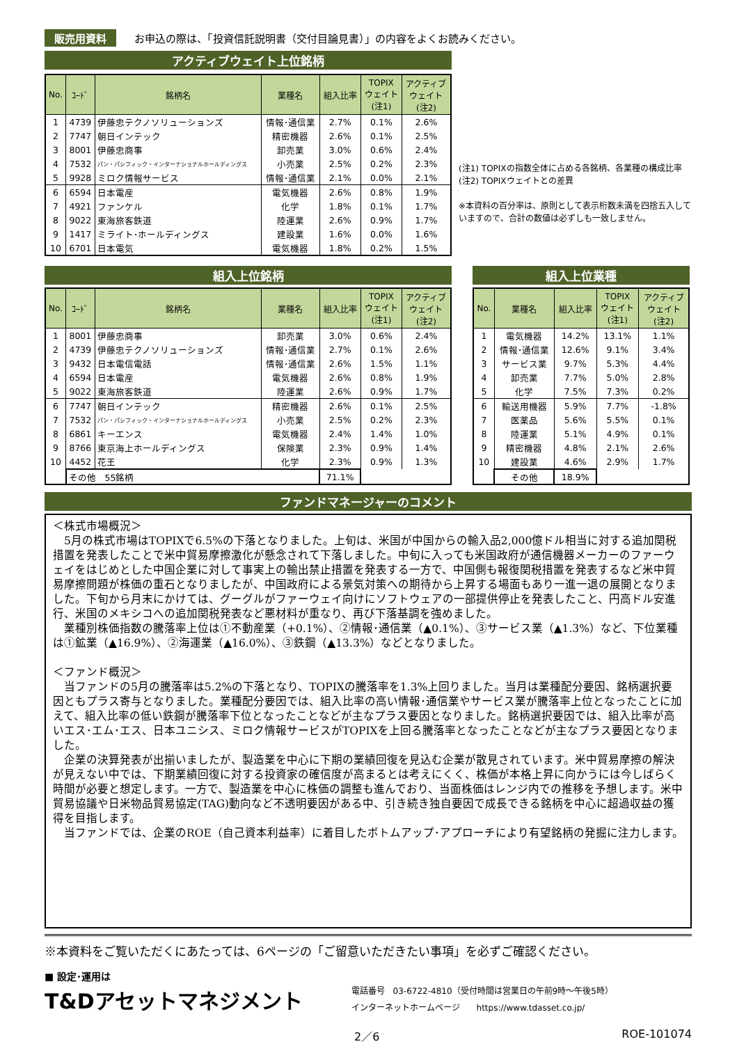販売用資料 お申込の際は、「投資信託説明書（交付目論見書）」の内容をよくお読みください。
アクティブウェイト上位銘柄
| No. | ｺｰﾄﾞ | 銘柄名 | 業種名 | 組入比率 | TOPIX ウェイト (注1) | アクティブ ウェイト (注2) |
| --- | --- | --- | --- | --- | --- | --- |
| 1 | 4739 | 伊藤忠テクノソリューションズ | 情報･通信業 | 2.7% | 0.1% | 2.6% |
| 2 | 7747 | 朝日インテック | 精密機器 | 2.6% | 0.1% | 2.5% |
| 3 | 8001 | 伊藤忠商事 | 卸売業 | 3.0% | 0.6% | 2.4% |
| 4 | 7532 | パン・パシフィック・インターナショナルホールディングス | 小売業 | 2.5% | 0.2% | 2.3% |
| 5 | 9928 | ミロク情報サービス | 情報･通信業 | 2.1% | 0.0% | 2.1% |
| 6 | 6594 | 日本電産 | 電気機器 | 2.6% | 0.8% | 1.9% |
| 7 | 4921 | ファンケル | 化学 | 1.8% | 0.1% | 1.7% |
| 8 | 9022 | 東海旅客鉄道 | 陸運業 | 2.6% | 0.9% | 1.7% |
| 9 | 1417 | ミライト･ホールディングス | 建設業 | 1.6% | 0.0% | 1.6% |
| 10 | 6701 | 日本電気 | 電気機器 | 1.8% | 0.2% | 1.5% |
(注1) TOPIXの指数全体に占める各銘柄、各業種の構成比率
(注2) TOPIXウェイトとの差異
※本資料の百分率は、原則として表示桁数未満を四捨五入していますので、合計の数値は必ずしも一致しません。
組入上位銘柄
| No. | ｺｰﾄﾞ | 銘柄名 | 業種名 | 組入比率 | TOPIX ウェイト (注1) | アクティブ ウェイト (注2) |
| --- | --- | --- | --- | --- | --- | --- |
| 1 | 8001 | 伊藤忠商事 | 卸売業 | 3.0% | 0.6% | 2.4% |
| 2 | 4739 | 伊藤忠テクノソリューションズ | 情報･通信業 | 2.7% | 0.1% | 2.6% |
| 3 | 9432 | 日本電信電話 | 情報･通信業 | 2.6% | 1.5% | 1.1% |
| 4 | 6594 | 日本電産 | 電気機器 | 2.6% | 0.8% | 1.9% |
| 5 | 9022 | 東海旅客鉄道 | 陸運業 | 2.6% | 0.9% | 1.7% |
| 6 | 7747 | 朝日インテック | 精密機器 | 2.6% | 0.1% | 2.5% |
| 7 | 7532 | パン・パシフィック・インターナショナルホールディングス | 小売業 | 2.5% | 0.2% | 2.3% |
| 8 | 6861 | キーエンス | 電気機器 | 2.4% | 1.4% | 1.0% |
| 9 | 8766 | 東京海上ホールディングス | 保険業 | 2.3% | 0.9% | 1.4% |
| 10 | 4452 | 花王 | 化学 | 2.3% | 0.9% | 1.3% |
| | その他 55銘柄 | | | 71.1% | | |
組入上位業種
| No. | 業種名 | 組入比率 | TOPIX ウェイト (注1) | アクティブ ウェイト (注2) |
| --- | --- | --- | --- | --- |
| 1 | 電気機器 | 14.2% | 13.1% | 1.1% |
| 2 | 情報･通信業 | 12.6% | 9.1% | 3.4% |
| 3 | サービス業 | 9.7% | 5.3% | 4.4% |
| 4 | 卸売業 | 7.7% | 5.0% | 2.8% |
| 5 | 化学 | 7.5% | 7.3% | 0.2% |
| 6 | 輸送用機器 | 5.9% | 7.7% | -1.8% |
| 7 | 医薬品 | 5.6% | 5.5% | 0.1% |
| 8 | 陸運業 | 5.1% | 4.9% | 0.1% |
| 9 | 精密機器 | 4.8% | 2.1% | 2.6% |
| 10 | 建設業 | 4.6% | 2.9% | 1.7% |
| | その他 | 18.9% | | |
ファンドマネージャーのコメント
＜株式市場概況＞
　5月の株式市場はTOPIXで6.5%の下落となりました。上旬は、米国が中国からの輸入品2,000億ドル相当に対する追加関税措置を発表したことで米中貿易摩擦激化が懸念されて下落しました。中旬に入っても米国政府が通信機器メーカーのファーウェイをはじめとした中国企業に対して事実上の輸出禁止措置を発表する一方で、中国側も報復関税措置を発表するなど米中貿易摩擦問題が株価の重石となりましたが、中国政府による景気対策への期待から上昇する場面もあり一進一退の展開となりました。下旬から月末にかけては、グーグルがファーウェイ向けにソフトウェアの一部提供停止を発表したこと、円高ドル安進行、米国のメキシコへの追加関税発表など悪材料が重なり、再び下落基調を強めました。
　業種別株価指数の騰落率上位は①不動産業（+0.1%）、②情報･通信業（▲0.1%）、③サービス業（▲1.3%）など、下位業種は①鉱業（▲16.9%）、②海運業（▲16.0%）、③鉄鋼（▲13.3%）などとなりました。
＜ファンド概況＞
　当ファンドの5月の騰落率は5.2%の下落となり、TOPIXの騰落率を1.3%上回りました。当月は業種配分要因、銘柄選択要因ともプラス寄与となりました。業種配分要因では、組入比率の高い情報･通信業やサービス業が騰落率上位となったことに加えて、組入比率の低い鉄鋼が騰落率下位となったことなどが主なプラス要因となりました。銘柄選択要因では、組入比率が高いエス･エム･エス、日本ユニシス、ミロク情報サービスがTOPIXを上回る騰落率となったことなどが主なプラス要因となりました。
　企業の決算発表が出揃いましたが、製造業を中心に下期の業績回復を見込む企業が散見されています。米中貿易摩擦の解決が見えない中では、下期業績回復に対する投資家の確信度が高まるとは考えにくく、株価が本格上昇に向かうには今しばらく時間が必要と想定します。一方で、製造業を中心に株価の調整も進んでおり、当面株価はレンジ内での推移を予想します。米中貿易協議や日米物品貿易協定(TAG)動向など不透明要因がある中、引き続き独自要因で成長できる銘柄を中心に超過収益の獲得を目指します。
　当ファンドでは、企業のROE（自己資本利益率）に着目したボトムアップ･アプローチにより有望銘柄の発掘に注力します。
※本資料をご覧いただくにあたっては、6ページの「ご留意いただきたい事項」を必ずご確認ください。
■ 設定･運用は
T&Dアセットマネジメント
電話番号　03-6722-4810（受付時間は営業日の午前9時～午後5時）
インターネットホームページ　　https://www.tdasset.co.jp/
2／6 ROE-101074